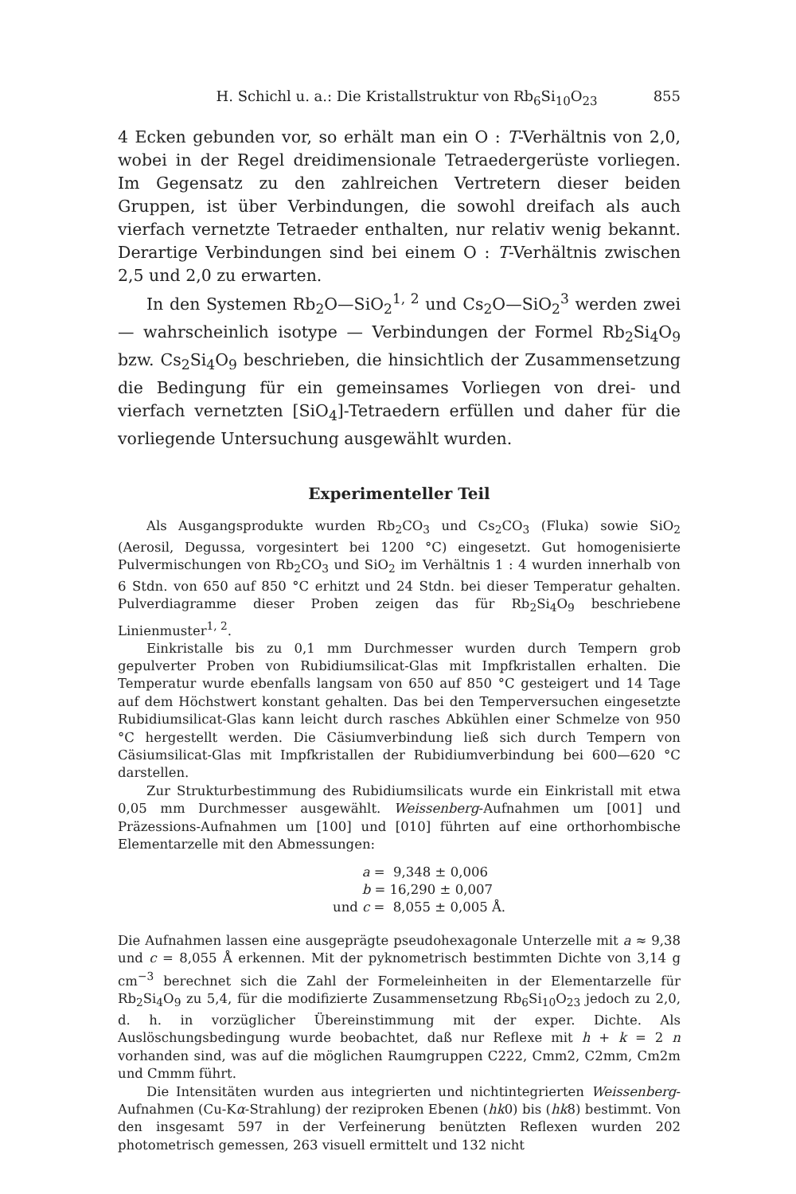H. Schichl u. a.: Die Kristallstruktur von Rb<sub>6</sub>Si<sub>10</sub>O<sub>23</sub> 855
4 Ecken gebunden vor, so erhält man ein O : T-Verhältnis von 2,0, wobei in der Regel dreidimensionale Tetraedergerüste vorliegen. Im Gegensatz zu den zahlreichen Vertretern dieser beiden Gruppen, ist über Verbindungen, die sowohl dreifach als auch vierfach vernetzte Tetraeder enthalten, nur relativ wenig bekannt. Derartige Verbindungen sind bei einem O : T-Verhältnis zwischen 2,5 und 2,0 zu erwarten.
In den Systemen Rb<sub>2</sub>O—SiO<sub>2</sub><sup>1, 2</sup> und Cs<sub>2</sub>O—SiO<sub>2</sub><sup>3</sup> werden zwei — wahrscheinlich isotype — Verbindungen der Formel Rb<sub>2</sub>Si<sub>4</sub>O<sub>9</sub> bzw. Cs<sub>2</sub>Si<sub>4</sub>O<sub>9</sub> beschrieben, die hinsichtlich der Zusammensetzung die Bedingung für ein gemeinsames Vorliegen von drei- und vierfach vernetzten [SiO<sub>4</sub>]-Tetraedern erfüllen und daher für die vorliegende Untersuchung ausgewählt wurden.
Experimenteller Teil
Als Ausgangsprodukte wurden Rb<sub>2</sub>CO<sub>3</sub> und Cs<sub>2</sub>CO<sub>3</sub> (Fluka) sowie SiO<sub>2</sub> (Aerosil, Degussa, vorgesintert bei 1200 °C) eingesetzt. Gut homogenisierte Pulvermischungen von Rb<sub>2</sub>CO<sub>3</sub> und SiO<sub>2</sub> im Verhältnis 1 : 4 wurden innerhalb von 6 Stdn. von 650 auf 850 °C erhitzt und 24 Stdn. bei dieser Temperatur gehalten. Pulverdiagramme dieser Proben zeigen das für Rb<sub>2</sub>Si<sub>4</sub>O<sub>9</sub> beschriebene Linienmuster<sup>1, 2</sup>.
Einkristalle bis zu 0,1 mm Durchmesser wurden durch Tempern grob gepulverter Proben von Rubidiumsilicat-Glas mit Impfkristallen erhalten. Die Temperatur wurde ebenfalls langsam von 650 auf 850 °C gesteigert und 14 Tage auf dem Höchstwert konstant gehalten. Das bei den Temperversuchen eingesetzte Rubidiumsilicat-Glas kann leicht durch rasches Abkühlen einer Schmelze von 950 °C hergestellt werden. Die Cäsiumverbindung ließ sich durch Tempern von Cäsiumsilicat-Glas mit Impfkristallen der Rubidiumverbindung bei 600—620 °C darstellen.
Zur Strukturbestimmung des Rubidiumsilicats wurde ein Einkristall mit etwa 0,05 mm Durchmesser ausgewählt. Weissenberg-Aufnahmen um [001] und Präzessions-Aufnahmen um [100] und [010] führten auf eine orthorhombische Elementarzelle mit den Abmessungen:
a = 9,348 ± 0,006
b = 16,290 ± 0,007
und c = 8,055 ± 0,005 Å.
Die Aufnahmen lassen eine ausgeprägte pseudohexagonale Unterzelle mit a ≈ 9,38 und c = 8,055 Å erkennen. Mit der pyknometrisch bestimmten Dichte von 3,14 g cm<sup>−3</sup> berechnet sich die Zahl der Formeleinheiten in der Elementarzelle für Rb<sub>2</sub>Si<sub>4</sub>O<sub>9</sub> zu 5,4, für die modifizierte Zusammensetzung Rb<sub>6</sub>Si<sub>10</sub>O<sub>23</sub> jedoch zu 2,0, d. h. in vorzüglicher Übereinstimmung mit der exper. Dichte. Als Auslöschungsbedingung wurde beobachtet, daß nur Reflexe mit h + k = 2 n vorhanden sind, was auf die möglichen Raumgruppen C222, Cmm2, C2mm, Cm2m und Cmmm führt.
Die Intensitäten wurden aus integrierten und nichtintegrierten Weissenberg-Aufnahmen (Cu-Kα-Strahlung) der reziproken Ebenen (hk0) bis (hk8) bestimmt. Von den insgesamt 597 in der Verfeinerung benützten Reflexen wurden 202 photometrisch gemessen, 263 visuell ermittelt und 132 nicht